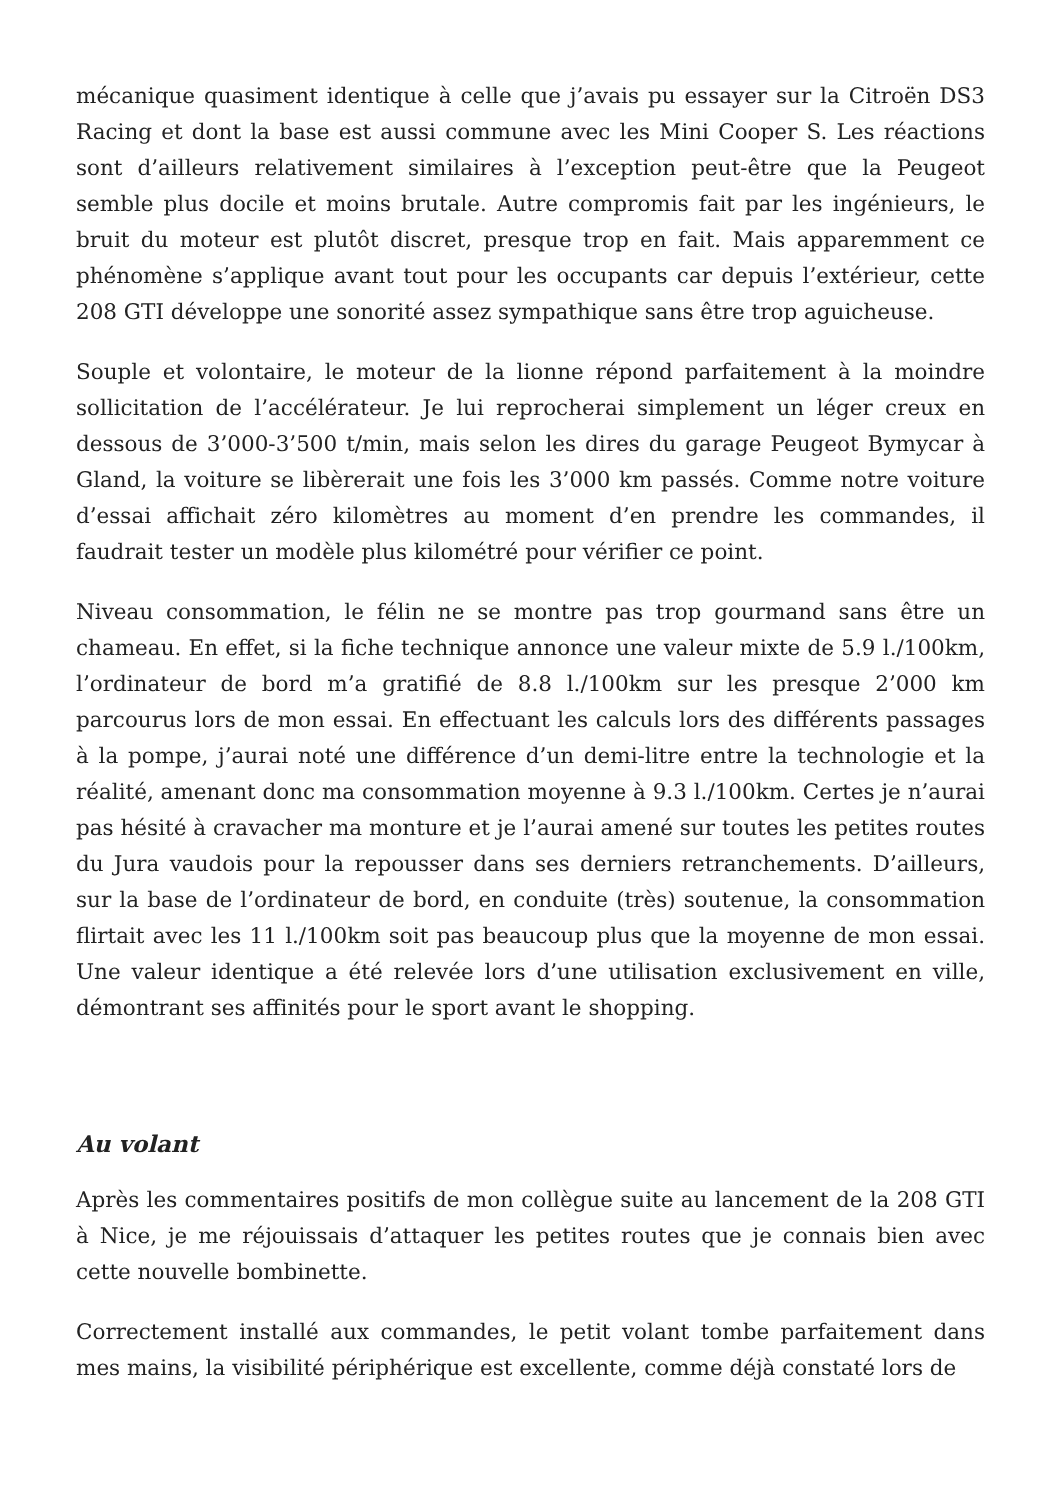mécanique quasiment identique à celle que j’avais pu essayer sur la Citroën DS3 Racing et dont la base est aussi commune avec les Mini Cooper S. Les réactions sont d’ailleurs relativement similaires à l’exception peut-être que la Peugeot semble plus docile et moins brutale. Autre compromis fait par les ingénieurs, le bruit du moteur est plutôt discret, presque trop en fait. Mais apparemment ce phénomène s’applique avant tout pour les occupants car depuis l’extérieur, cette 208 GTI développe une sonorité assez sympathique sans être trop aguicheuse.
Souple et volontaire, le moteur de la lionne répond parfaitement à la moindre sollicitation de l’accélérateur. Je lui reprocherai simplement un léger creux en dessous de 3’000-3’500 t/min, mais selon les dires du garage Peugeot Bymycar à Gland, la voiture se libèrerait une fois les 3’000 km passés. Comme notre voiture d’essai affichait zéro kilomètres au moment d’en prendre les commandes, il faudrait tester un modèle plus kilométré pour vérifier ce point.
Niveau consommation, le félin ne se montre pas trop gourmand sans être un chameau. En effet, si la fiche technique annonce une valeur mixte de 5.9 l./100km, l’ordinateur de bord m’a gratifié de 8.8 l./100km sur les presque 2’000 km parcourus lors de mon essai. En effectuant les calculs lors des différents passages à la pompe, j’aurai noté une différence d’un demi-litre entre la technologie et la réalité, amenant donc ma consommation moyenne à 9.3 l./100km. Certes je n’aurai pas hésité à cravacher ma monture et je l’aurai amené sur toutes les petites routes du Jura vaudois pour la repousser dans ses derniers retranchements. D’ailleurs, sur la base de l’ordinateur de bord, en conduite (très) soutenue, la consommation flirtait avec les 11 l./100km soit pas beaucoup plus que la moyenne de mon essai. Une valeur identique a été relevée lors d’une utilisation exclusivement en ville, démontrant ses affinités pour le sport avant le shopping.
Au volant
Après les commentaires positifs de mon collègue suite au lancement de la 208 GTI à Nice, je me réjouissais d’attaquer les petites routes que je connais bien avec cette nouvelle bombinette.
Correctement installé aux commandes, le petit volant tombe parfaitement dans mes mains, la visibilité périphérique est excellente, comme déjà constaté lors de